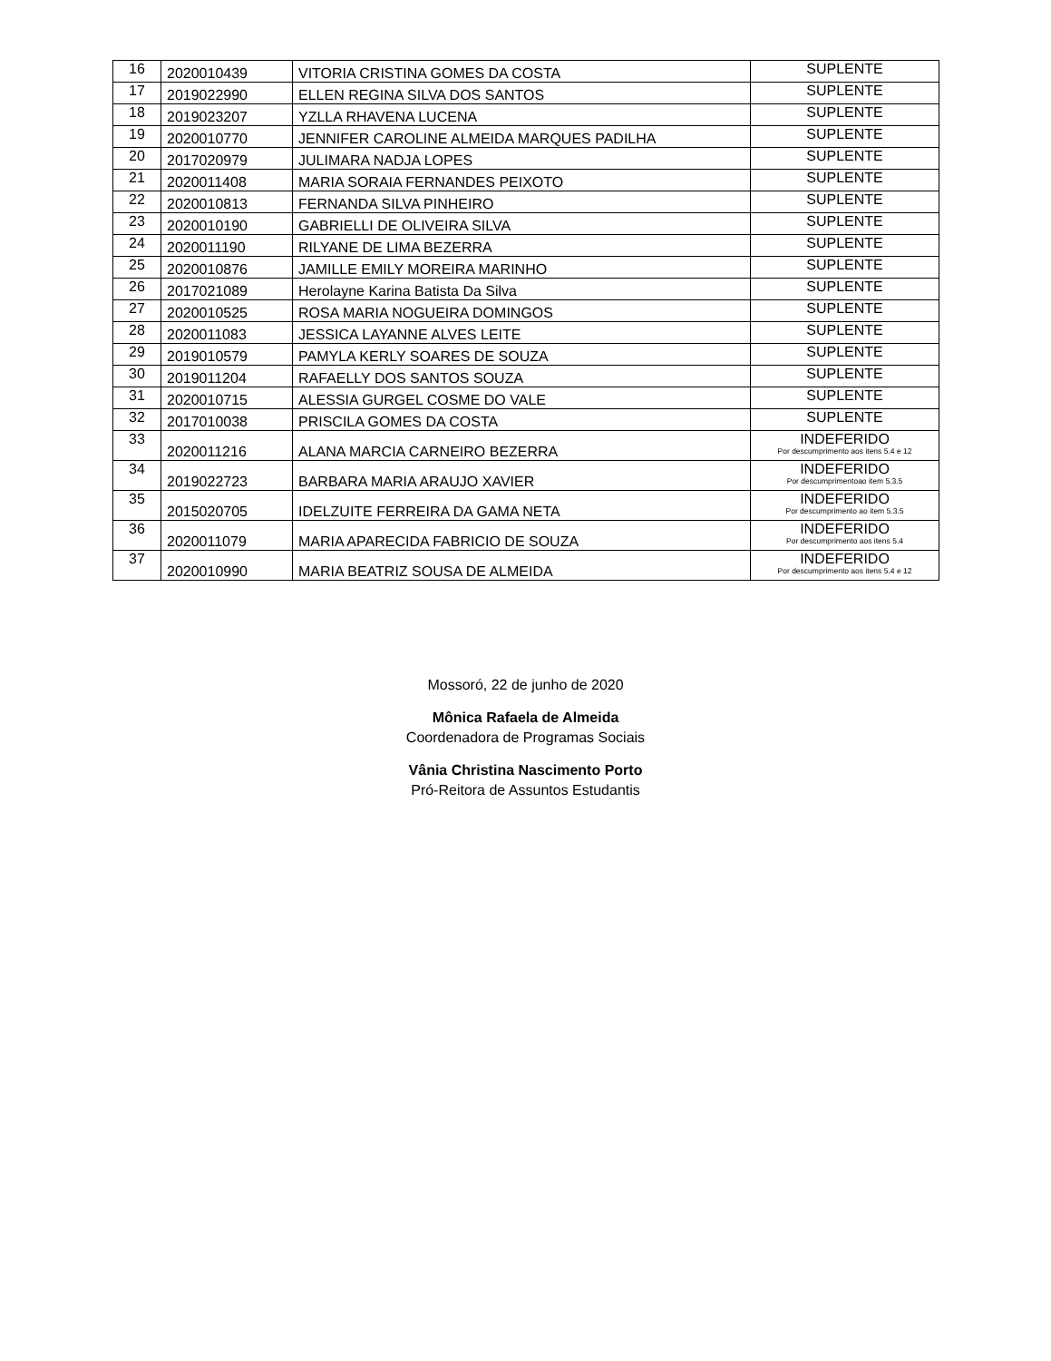| 16 | 2020010439 | VITORIA CRISTINA GOMES DA COSTA | SUPLENTE |
| 17 | 2019022990 | ELLEN REGINA SILVA DOS SANTOS | SUPLENTE |
| 18 | 2019023207 | YZLLA RHAVENA LUCENA | SUPLENTE |
| 19 | 2020010770 | JENNIFER CAROLINE ALMEIDA MARQUES PADILHA | SUPLENTE |
| 20 | 2017020979 | JULIMARA NADJA LOPES | SUPLENTE |
| 21 | 2020011408 | MARIA SORAIA FERNANDES PEIXOTO | SUPLENTE |
| 22 | 2020010813 | FERNANDA SILVA PINHEIRO | SUPLENTE |
| 23 | 2020010190 | GABRIELLI DE OLIVEIRA SILVA | SUPLENTE |
| 24 | 2020011190 | RILYANE DE LIMA BEZERRA | SUPLENTE |
| 25 | 2020010876 | JAMILLE EMILY MOREIRA MARINHO | SUPLENTE |
| 26 | 2017021089 | Herolayne Karina Batista Da Silva | SUPLENTE |
| 27 | 2020010525 | ROSA MARIA NOGUEIRA DOMINGOS | SUPLENTE |
| 28 | 2020011083 | JESSICA LAYANNE ALVES LEITE | SUPLENTE |
| 29 | 2019010579 | PAMYLA KERLY SOARES DE SOUZA | SUPLENTE |
| 30 | 2019011204 | RAFAELLY DOS SANTOS SOUZA | SUPLENTE |
| 31 | 2020010715 | ALESSIA GURGEL COSME DO VALE | SUPLENTE |
| 32 | 2017010038 | PRISCILA GOMES DA COSTA | SUPLENTE |
| 33 | 2020011216 | ALANA MARCIA CARNEIRO BEZERRA | INDEFERIDO Por descumprimento aos itens 5.4 e 12 |
| 34 | 2019022723 | BARBARA MARIA ARAUJO XAVIER | INDEFERIDO Por descumprimentoao item 5.3.5 |
| 35 | 2015020705 | IDELZUITE FERREIRA DA GAMA NETA | INDEFERIDO Por descumprimento ao item 5.3.5 |
| 36 | 2020011079 | MARIA APARECIDA FABRICIO DE SOUZA | INDEFERIDO Por descumprimento aos itens 5.4 |
| 37 | 2020010990 | MARIA BEATRIZ SOUSA DE ALMEIDA | INDEFERIDO Por descumprimento aos itens 5.4 e 12 |
Mossoró, 22 de junho de 2020
Mônica Rafaela de Almeida
Coordenadora de Programas Sociais
Vânia Christina Nascimento Porto
Pró-Reitora de Assuntos Estudantis